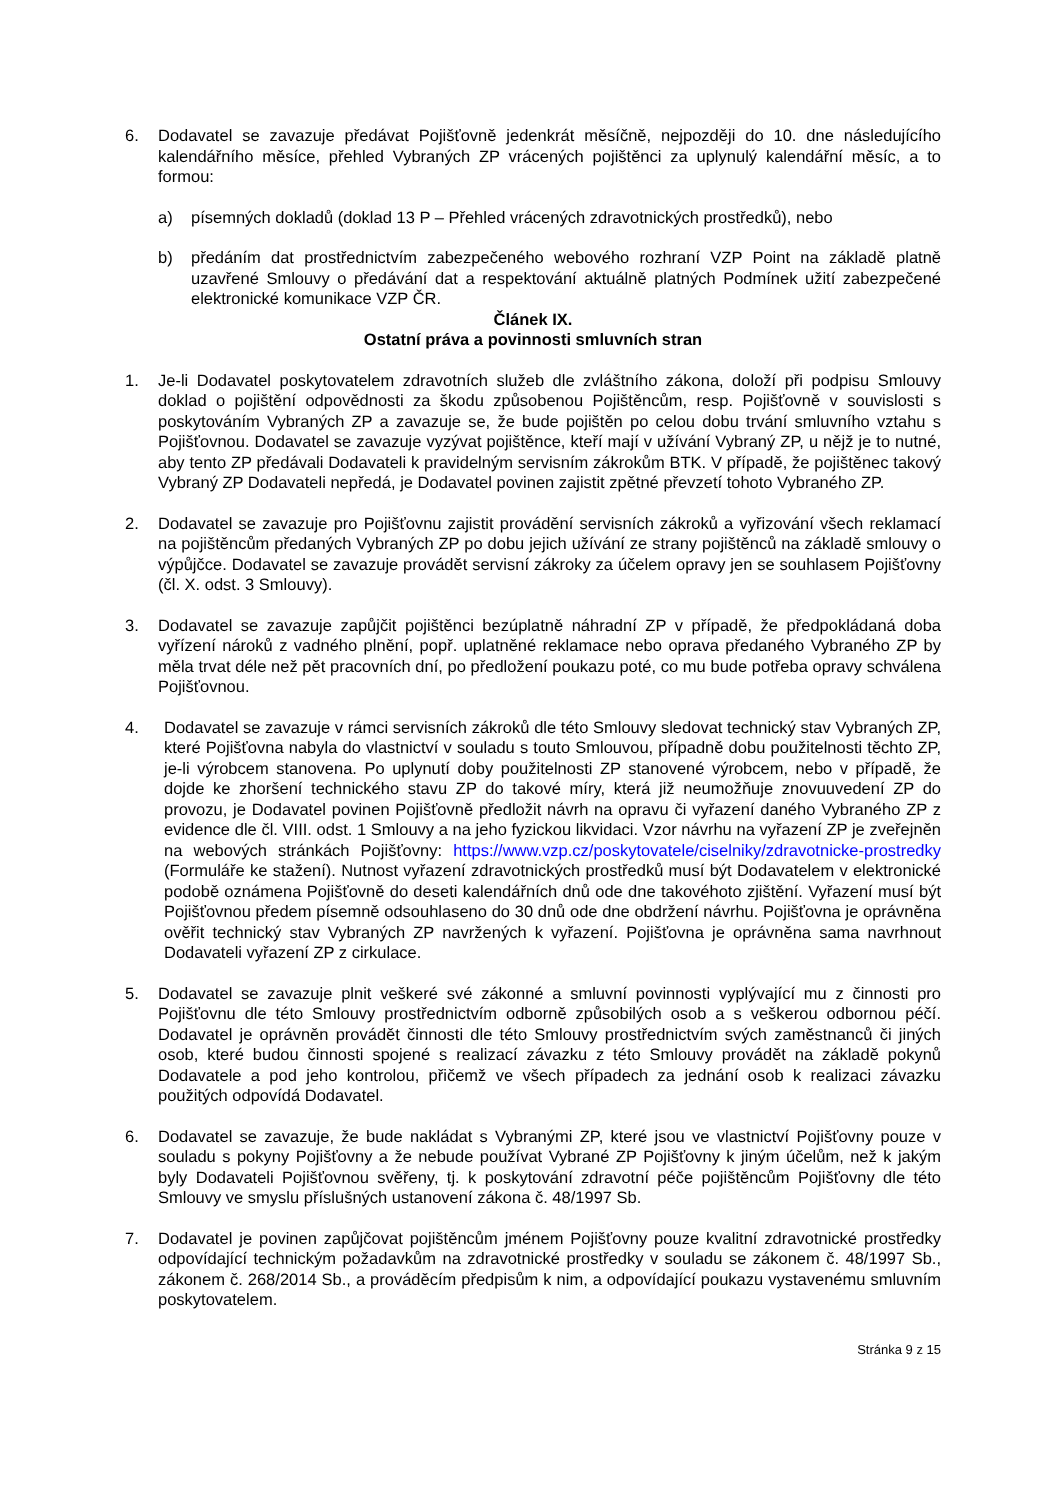6. Dodavatel se zavazuje předávat Pojišťovně jedenkrát měsíčně, nejpozději do 10. dne následujícího kalendářního měsíce, přehled Vybraných ZP vrácených pojištěnci za uplynulý kalendářní měsíc, a to formou:
a) písemných dokladů (doklad 13 P – Přehled vrácených zdravotnických prostředků), nebo
b) předáním dat prostřednictvím zabezpečeného webového rozhraní VZP Point na základě platně uzavřené Smlouvy o předávání dat a respektování aktuálně platných Podmínek užití zabezpečené elektronické komunikace VZP ČR.
Článek IX.
Ostatní práva a povinnosti smluvních stran
1. Je-li Dodavatel poskytovatelem zdravotních služeb dle zvláštního zákona, doloží při podpisu Smlouvy doklad o pojištění odpovědnosti za škodu způsobenou Pojištěncům, resp. Pojišťovně v souvislosti s poskytováním Vybraných ZP a zavazuje se, že bude pojištěn po celou dobu trvání smluvního vztahu s Pojišťovnou. Dodavatel se zavazuje vyzývat pojištěnce, kteří mají v užívání Vybraný ZP, u nějž je to nutné, aby tento ZP předávali Dodavateli k pravidelným servisním zákrokům BTK. V případě, že pojištěnec takový Vybraný ZP Dodavateli nepředá, je Dodavatel povinen zajistit zpětné převzetí tohoto Vybraného ZP.
2. Dodavatel se zavazuje pro Pojišťovnu zajistit provádění servisních zákroků a vyřizování všech reklamací na pojištěncům předaných Vybraných ZP po dobu jejich užívání ze strany pojištěnců na základě smlouvy o výpůjčce. Dodavatel se zavazuje provádět servisní zákroky za účelem opravy jen se souhlasem Pojišťovny (čl. X. odst. 3 Smlouvy).
3. Dodavatel se zavazuje zapůjčit pojištěnci bezúplatně náhradní ZP v případě, že předpokládaná doba vyřízení nároků z vadného plnění, popř. uplatněné reklamace nebo oprava předaného Vybraného ZP by měla trvat déle než pět pracovních dní, po předložení poukazu poté, co mu bude potřeba opravy schválena Pojišťovnou.
4. Dodavatel se zavazuje v rámci servisních zákroků dle této Smlouvy sledovat technický stav Vybraných ZP, které Pojišťovna nabyla do vlastnictví v souladu s touto Smlouvou, případně dobu použitelnosti těchto ZP, je-li výrobcem stanovena. Po uplynutí doby použitelnosti ZP stanovené výrobcem, nebo v případě, že dojde ke zhoršení technického stavu ZP do takové míry, která již neumožňuje znovuuvedení ZP do provozu, je Dodavatel povinen Pojišťovně předložit návrh na opravu či vyřazení daného Vybraného ZP z evidence dle čl. VIII. odst. 1 Smlouvy a na jeho fyzickou likvidaci. Vzor návrhu na vyřazení ZP je zveřejněn na webových stránkách Pojišťovny: https://www.vzp.cz/poskytovatele/ciselniky/zdravotnicke-prostredky (Formuláře ke stažení). Nutnost vyřazení zdravotnických prostředků musí být Dodavatelem v elektronické podobě oznámena Pojišťovně do deseti kalendářních dnů ode dne takovéhoto zjištění. Vyřazení musí být Pojišťovnou předem písemně odsouhlaseno do 30 dnů ode dne obdržení návrhu. Pojišťovna je oprávněna ověřit technický stav Vybraných ZP navržených k vyřazení. Pojišťovna je oprávněna sama navrhnout Dodavateli vyřazení ZP z cirkulace.
5. Dodavatel se zavazuje plnit veškeré své zákonné a smluvní povinnosti vyplývající mu z činnosti pro Pojišťovnu dle této Smlouvy prostřednictvím odborně způsobilých osob a s veškerou odbornou péčí. Dodavatel je oprávněn provádět činnosti dle této Smlouvy prostřednictvím svých zaměstnanců či jiných osob, které budou činnosti spojené s realizací závazku z této Smlouvy provádět na základě pokynů Dodavatele a pod jeho kontrolou, přičemž ve všech případech za jednání osob k realizaci závazku použitých odpovídá Dodavatel.
6. Dodavatel se zavazuje, že bude nakládat s Vybranými ZP, které jsou ve vlastnictví Pojišťovny pouze v souladu s pokyny Pojišťovny a že nebude používat Vybrané ZP Pojišťovny k jiným účelům, než k jakým byly Dodavateli Pojišťovnou svěřeny, tj. k poskytování zdravotní péče pojištěncům Pojišťovny dle této Smlouvy ve smyslu příslušných ustanovení zákona č. 48/1997 Sb.
7. Dodavatel je povinen zapůjčovat pojištěncům jménem Pojišťovny pouze kvalitní zdravotnické prostředky odpovídající technickým požadavkům na zdravotnické prostředky v souladu se zákonem č. 48/1997 Sb., zákonem č. 268/2014 Sb., a prováděcím předpisům k nim, a odpovídající poukazu vystavenému smluvním poskytovatelem.
Stránka 9 z 15